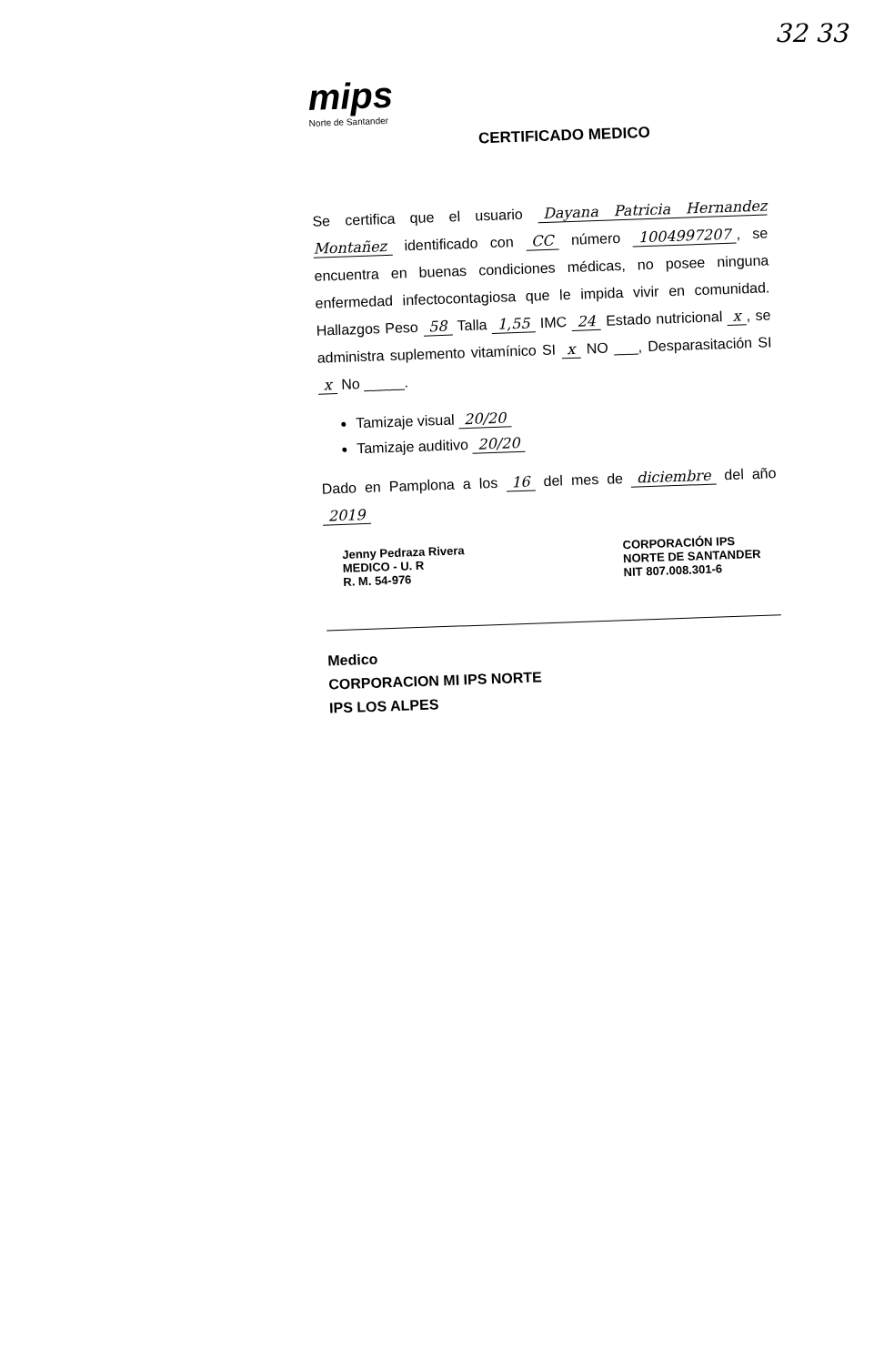32 33
mips
Norte de Santander
CERTIFICADO MEDICO
Se certifica que el usuario Dayana Patricia Hernandez Montañez identificado con CC número 1004997207, se encuentra en buenas condiciones médicas, no posee ninguna enfermedad infectocontagiosa que le impida vivir en comunidad. Hallazgos Peso 58 Talla 1,55 IMC 24 Estado nutricional x, se administra suplemento vitamínico SI x NO ___, Desparasitación SI x No _____.
Tamizaje visual 20/20
Tamizaje auditivo 20/20
Dado en Pamplona a los 16 del mes de diciembre del año 2019
Jenny Pedraza Rivera
MEDICO - U. R
R. M. 54-976
CORPORACIÓN IPS
NORTE DE SANTANDER
NIT 807.008.301-6
Medico
CORPORACION MI IPS NORTE
IPS LOS ALPES